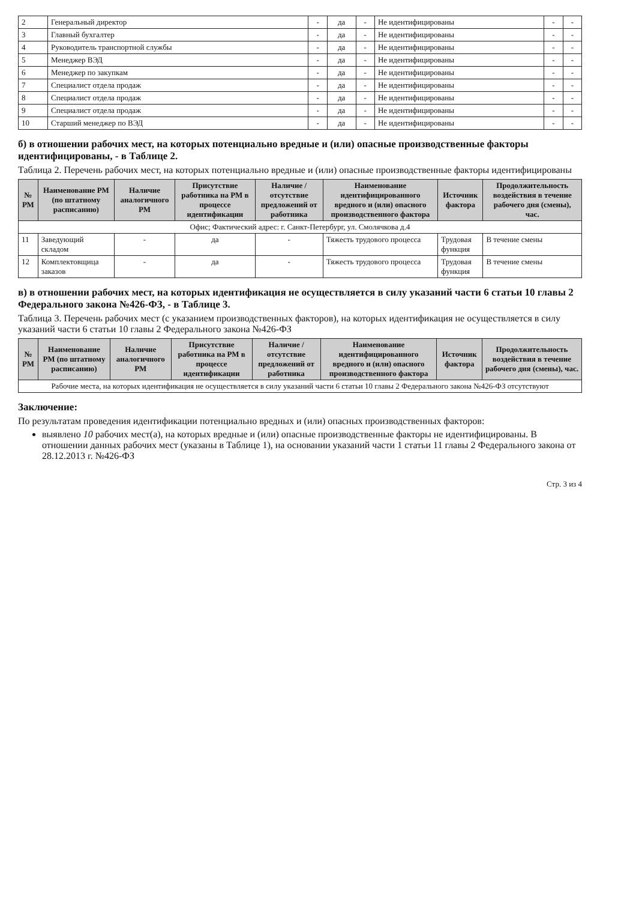| 2 | Генеральный директор | - | да | - | Не идентифицированы | - | - |
| 3 | Главный бухгалтер | - | да | - | Не идентифицированы | - | - |
| 4 | Руководитель транспортной службы | - | да | - | Не идентифицированы | - | - |
| 5 | Менеджер ВЭД | - | да | - | Не идентифицированы | - | - |
| 6 | Менеджер по закупкам | - | да | - | Не идентифицированы | - | - |
| 7 | Специалист отдела продаж | - | да | - | Не идентифицированы | - | - |
| 8 | Специалист отдела продаж | - | да | - | Не идентифицированы | - | - |
| 9 | Специалист отдела продаж | - | да | - | Не идентифицированы | - | - |
| 10 | Старший менеджер по ВЭД | - | да | - | Не идентифицированы | - | - |
б) в отношении рабочих мест, на которых потенциально вредные и (или) опасные производственные факторы идентифицированы, - в Таблице 2.
Таблица 2. Перечень рабочих мест, на которых потенциально вредные и (или) опасные производственные факторы идентифицированы
| № РМ | Наименование РМ (по штатному расписанию) | Наличие аналогичного РМ | Присутствие работника на РМ в процессе идентификации | Наличие / отсутствие предложений от работника | Наименование идентифицированного вредного и (или) опасного производственного фактора | Источник фактора | Продолжительность воздействия в течение рабочего дня (смены), час. |
| --- | --- | --- | --- | --- | --- | --- | --- |
| Офис; Фактический адрес: г. Санкт-Петербург, ул. Смолячкова д.4 | | | | | | | |
| 11 | Заведующий складом | - | да | - | Тяжесть трудового процесса | Трудовая функция | В течение смены |
| 12 | Комплектовщица заказов | - | да | - | Тяжесть трудового процесса | Трудовая функция | В течение смены |
в) в отношении рабочих мест, на которых идентификация не осуществляется в силу указаний части 6 статьи 10 главы 2 Федерального закона №426-ФЗ, - в Таблице 3.
Таблица 3. Перечень рабочих мест (с указанием производственных факторов), на которых идентификация не осуществляется в силу указаний части 6 статьи 10 главы 2 Федерального закона №426-ФЗ
| № РМ | Наименование РМ (по штатному расписанию) | Наличие аналогичного РМ | Присутствие работника на РМ в процессе идентификации | Наличие / отсутствие предложений от работника | Наименование идентифицированного вредного и (или) опасного производственного фактора | Источник фактора | Продолжительность воздействия в течение рабочего дня (смены), час. |
| --- | --- | --- | --- | --- | --- | --- | --- |
| Рабочие места, на которых идентификация не осуществляется в силу указаний части 6 статьи 10 главы 2 Федерального закона №426-ФЗ отсутствуют | | | | | | | |
Заключение:
По результатам проведения идентификации потенциально вредных и (или) опасных производственных факторов:
выявлено 10 рабочих мест(а), на которых вредные и (или) опасные производственные факторы не идентифицированы. В отношении данных рабочих мест (указаны в Таблице 1), на основании указаний части 1 статьи 11 главы 2 Федерального закона от 28.12.2013 г. №426-ФЗ
Стр. 3 из 4